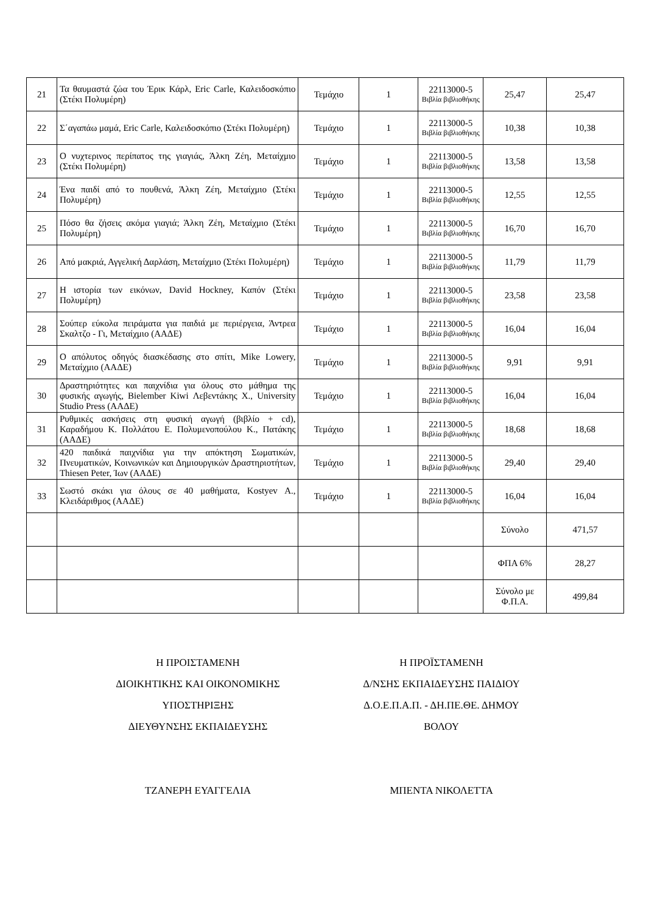| 21 | Τα θαυμαστά ζώα του Έρικ Κάρλ, Eric Carle, Καλειδοσκόπιο (Στέκι Πολυμέρη) | Τεμάχιο | 1 | 22113000-5 Βιβλία βιβλιοθήκης | 25,47 | 25,47 |
| 22 | Σ΄αγαπάω μαμά, Eric Carle, Καλειδοσκόπιο (Στέκι Πολυμέρη) | Τεμάχιο | 1 | 22113000-5 Βιβλία βιβλιοθήκης | 10,38 | 10,38 |
| 23 | Ο νυχτερινος περίπατος της γιαγιάς, Άλκη Ζέη, Μεταίχμιο (Στέκι Πολυμέρη) | Τεμάχιο | 1 | 22113000-5 Βιβλία βιβλιοθήκης | 13,58 | 13,58 |
| 24 | Ένα παιδί από το πουθενά, Άλκη Ζέη, Μεταίχμιο (Στέκι Πολυμέρη) | Τεμάχιο | 1 | 22113000-5 Βιβλία βιβλιοθήκης | 12,55 | 12,55 |
| 25 | Πόσο θα ζήσεις ακόμα γιαγιά; Άλκη Ζέη, Μεταίχμιο (Στέκι Πολυμέρη) | Τεμάχιο | 1 | 22113000-5 Βιβλία βιβλιοθήκης | 16,70 | 16,70 |
| 26 | Από μακριά, Αγγελική Δαρλάση, Μεταίχμιο (Στέκι Πολυμέρη) | Τεμάχιο | 1 | 22113000-5 Βιβλία βιβλιοθήκης | 11,79 | 11,79 |
| 27 | Η ιστορία των εικόνων, David Hockney, Καπόν (Στέκι Πολυμέρη) | Τεμάχιο | 1 | 22113000-5 Βιβλία βιβλιοθήκης | 23,58 | 23,58 |
| 28 | Σούπερ εύκολα πειράματα για παιδιά με περιέργεια, Άντρεα Σκαλτζο - Γι, Μεταίχμιο (ΑΑΔΕ) | Τεμάχιο | 1 | 22113000-5 Βιβλία βιβλιοθήκης | 16,04 | 16,04 |
| 29 | Ο απόλυτος οδηγός διασκέδασης στο σπίτι, Mike Lowery, Μεταίχμιο (ΑΑΔΕ) | Τεμάχιο | 1 | 22113000-5 Βιβλία βιβλιοθήκης | 9,91 | 9,91 |
| 30 | Δραστηριότητες και παιχνίδια για όλους στο μάθημα της φυσικής αγωγής, Bielember Kiwi Λεβεντάκης Χ., University Studio Press (ΑΑΔΕ) | Τεμάχιο | 1 | 22113000-5 Βιβλία βιβλιοθήκης | 16,04 | 16,04 |
| 31 | Ρυθμικές ασκήσεις στη φυσική αγωγή (βιβλίο + cd), Καραδήμου Κ. Πολλάτου Ε. Πολυμενοπούλου Κ., Πατάκης (ΑΑΔΕ) | Τεμάχιο | 1 | 22113000-5 Βιβλία βιβλιοθήκης | 18,68 | 18,68 |
| 32 | 420 παιδικά παιχνίδια για την απόκτηση Σωματικών, Πνευματικών, Κοινωνικών και Δημιουργικών Δραστηριοτήτων, Thiesen Peter, Ίων (ΑΑΔΕ) | Τεμάχιο | 1 | 22113000-5 Βιβλία βιβλιοθήκης | 29,40 | 29,40 |
| 33 | Σωστό σκάκι για όλους σε 40 μαθήματα, Kostyev A., Κλειδάριθμος (ΑΑΔΕ) | Τεμάχιο | 1 | 22113000-5 Βιβλία βιβλιοθήκης | 16,04 | 16,04 |
| | | | | | Σύνολο | 471,57 |
| | | | | | ΦΠΑ 6% | 28,27 |
| | | | | | Σύνολο με Φ.Π.Α. | 499,84 |
Η ΠΡΟΙΣΤΑΜΕΝΗ
ΔΙΟΙΚΗΤΙΚΗΣ ΚΑΙ ΟΙΚΟΝΟΜΙΚΗΣ
ΥΠΟΣΤΗΡΙΞΗΣ
ΔΙΕΥΘΥΝΣΗΣ ΕΚΠΑΙΔΕΥΣΗΣ
ΤΖΑΝΕΡΗ ΕΥΑΓΓΕΛΙΑ
Η ΠΡΟΪΣΤΑΜΕΝΗ
Δ/ΝΣΗΣ ΕΚΠΑΙΔΕΥΣΗΣ ΠΑΙΔΙΟΥ
Δ.Ο.Ε.Π.Α.Π. - ΔΗ.ΠΕ.ΘΕ. ΔΗΜΟΥ
ΒΟΛΟΥ
ΜΠΕΝΤΑ ΝΙΚΟΛΕΤΤΑ